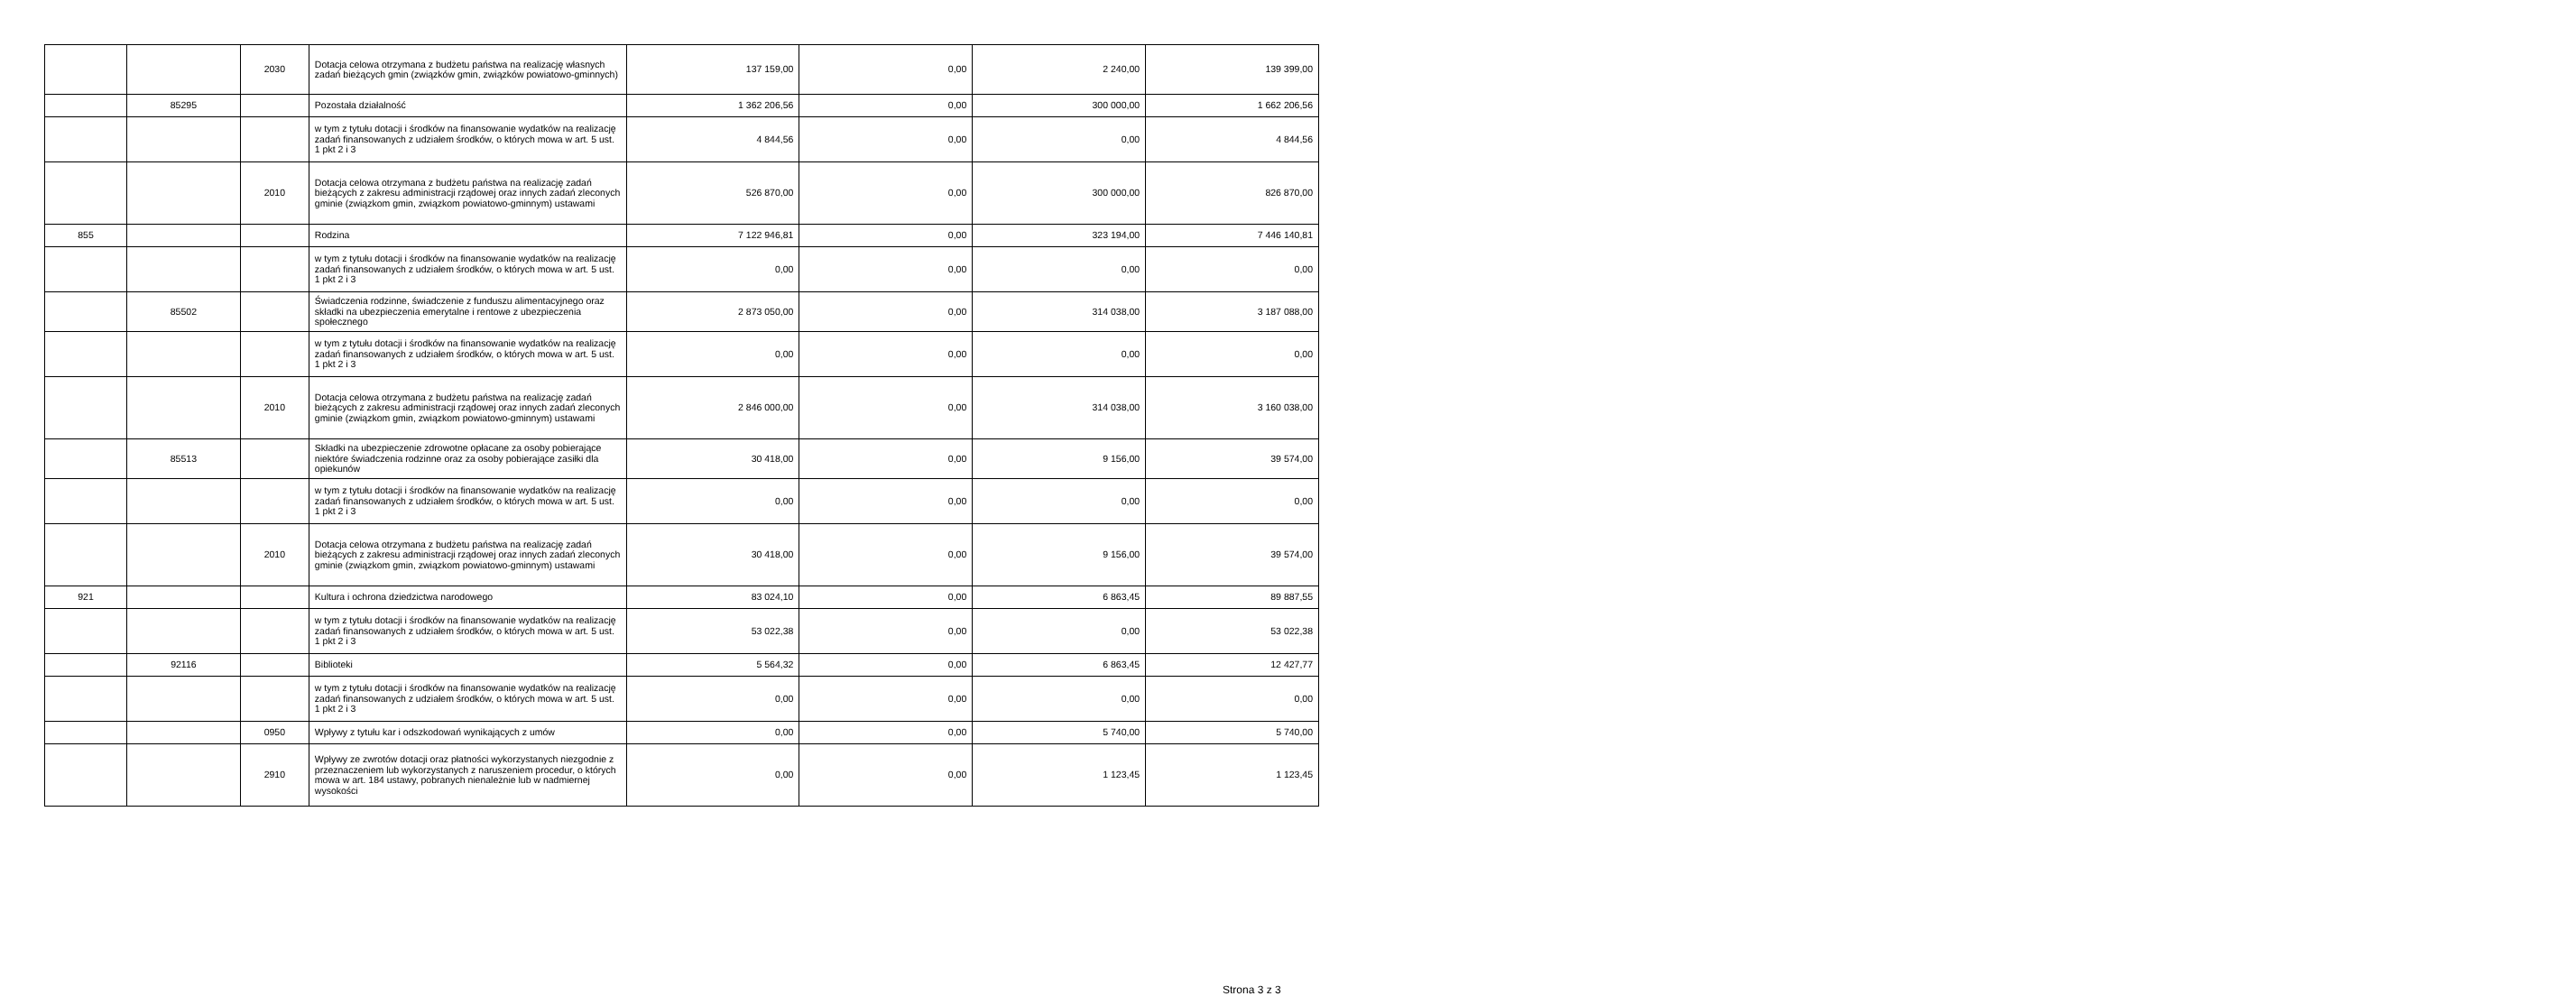| | | 2030 | Dotacja celowa otrzymana z budżetu państwa na realizację własnych zadań bieżących gmin (związków gmin, związków powiatowo-gminnych) | 137 159,00 | 0,00 | 2 240,00 | 139 399,00 |
| | 85295 | | Pozostała działalność | 1 362 206,56 | 0,00 | 300 000,00 | 1 662 206,56 |
| | | | w tym z tytułu dotacji i środków na finansowanie wydatków na realizację zadań finansowanych z udziałem środków, o których mowa w art. 5 ust. 1 pkt 2 i 3 | 4 844,56 | 0,00 | 0,00 | 4 844,56 |
| | | 2010 | Dotacja celowa otrzymana z budżetu państwa na realizację zadań bieżących z zakresu administracji rządowej oraz innych zadań zleconych gminie (związkom gmin, związkom powiatowo-gminnym) ustawami | 526 870,00 | 0,00 | 300 000,00 | 826 870,00 |
| 855 | | | Rodzina | 7 122 946,81 | 0,00 | 323 194,00 | 7 446 140,81 |
| | | | w tym z tytułu dotacji i środków na finansowanie wydatków na realizację zadań finansowanych z udziałem środków, o których mowa w art. 5 ust. 1 pkt 2 i 3 | 0,00 | 0,00 | 0,00 | 0,00 |
| | 85502 | | Świadczenia rodzinne, świadczenie z funduszu alimentacyjnego oraz składki na ubezpieczenia emerytalne i rentowe z ubezpieczenia społecznego | 2 873 050,00 | 0,00 | 314 038,00 | 3 187 088,00 |
| | | | w tym z tytułu dotacji i środków na finansowanie wydatków na realizację zadań finansowanych z udziałem środków, o których mowa w art. 5 ust. 1 pkt 2 i 3 | 0,00 | 0,00 | 0,00 | 0,00 |
| | | 2010 | Dotacja celowa otrzymana z budżetu państwa na realizację zadań bieżących z zakresu administracji rządowej oraz innych zadań zleconych gminie (związkom gmin, związkom powiatowo-gminnym) ustawami | 2 846 000,00 | 0,00 | 314 038,00 | 3 160 038,00 |
| | 85513 | | Składki na ubezpieczenie zdrowotne opłacane za osoby pobierające niektóre świadczenia rodzinne oraz za osoby pobierające zasiłki dla opiekunów | 30 418,00 | 0,00 | 9 156,00 | 39 574,00 |
| | | | w tym z tytułu dotacji i środków na finansowanie wydatków na realizację zadań finansowanych z udziałem środków, o których mowa w art. 5 ust. 1 pkt 2 i 3 | 0,00 | 0,00 | 0,00 | 0,00 |
| | | 2010 | Dotacja celowa otrzymana z budżetu państwa na realizację zadań bieżących z zakresu administracji rządowej oraz innych zadań zleconych gminie (związkom gmin, związkom powiatowo-gminnym) ustawami | 30 418,00 | 0,00 | 9 156,00 | 39 574,00 |
| 921 | | | Kultura i ochrona dziedzictwa narodowego | 83 024,10 | 0,00 | 6 863,45 | 89 887,55 |
| | | | w tym z tytułu dotacji i środków na finansowanie wydatków na realizację zadań finansowanych z udziałem środków, o których mowa w art. 5 ust. 1 pkt 2 i 3 | 53 022,38 | 0,00 | 0,00 | 53 022,38 |
| | 92116 | | Biblioteki | 5 564,32 | 0,00 | 6 863,45 | 12 427,77 |
| | | | w tym z tytułu dotacji i środków na finansowanie wydatków na realizację zadań finansowanych z udziałem środków, o których mowa w art. 5 ust. 1 pkt 2 i 3 | 0,00 | 0,00 | 0,00 | 0,00 |
| | | 0950 | Wpływy z tytułu kar i odszkodowań wynikających z umów | 0,00 | 0,00 | 5 740,00 | 5 740,00 |
| | | 2910 | Wpływy ze zwrotów dotacji oraz płatności wykorzystanych niezgodnie z przeznaczeniem lub wykorzystanych z naruszeniem procedur, o których mowa w art. 184 ustawy, pobranych nienależnie lub w nadmiernej wysokości | 0,00 | 0,00 | 1 123,45 | 1 123,45 |
Strona 3 z 3